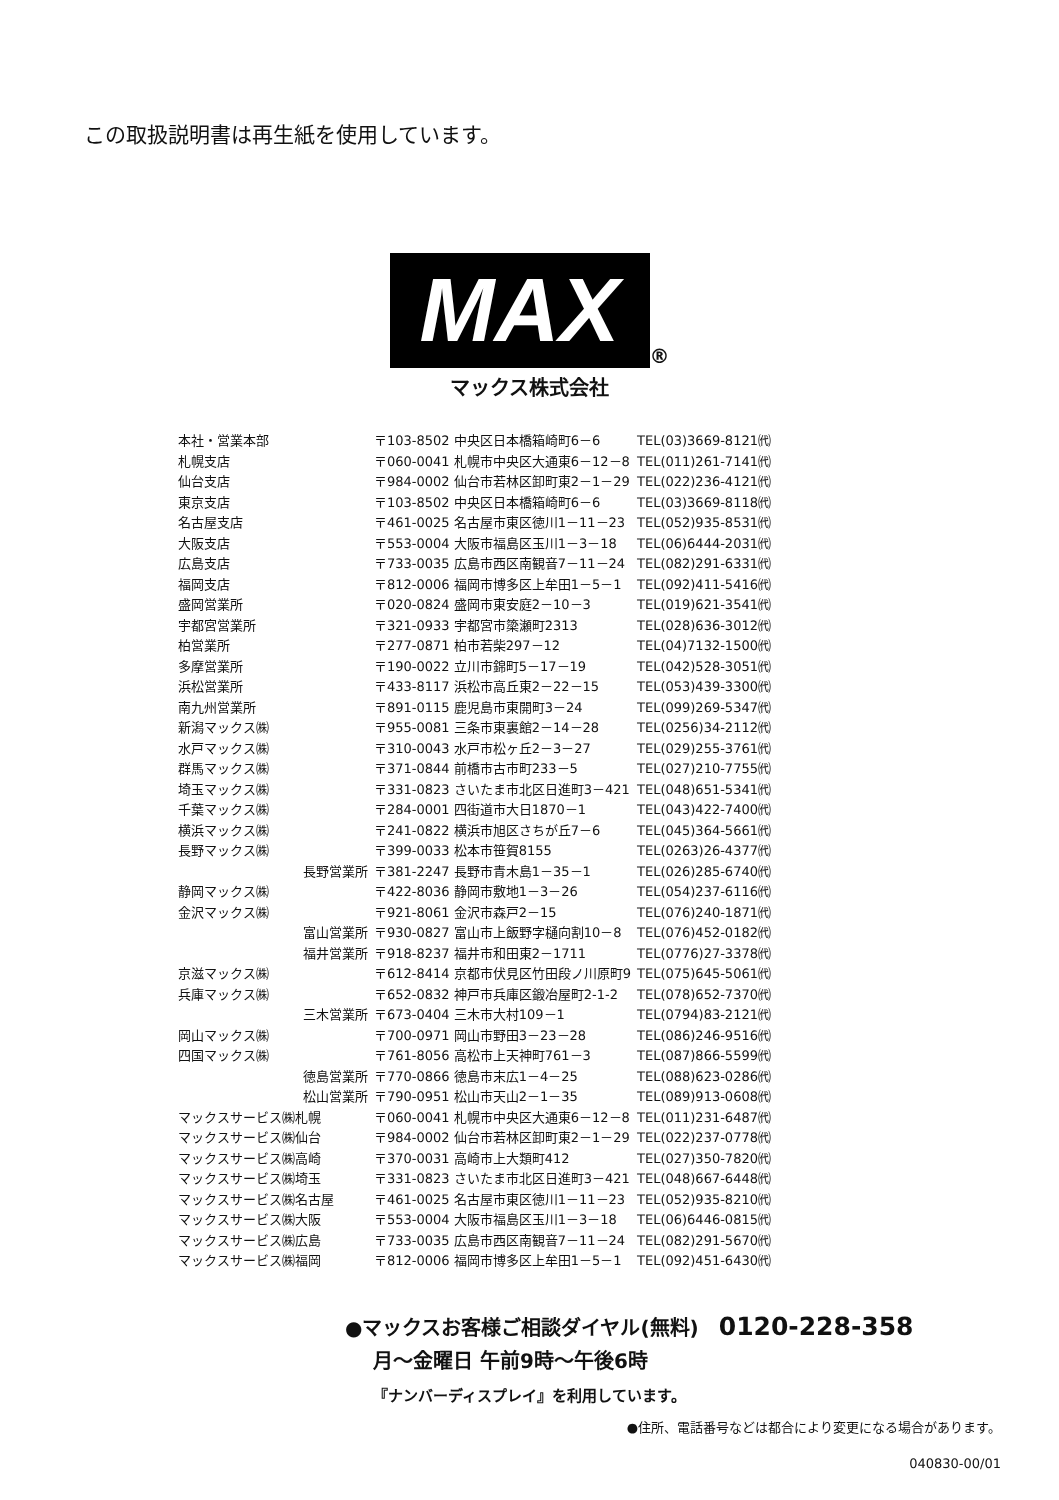この取扱説明書は再生紙を使用しています。
MAX ®
マックス株式会社
| 本社・営業本部 | 〒103-8502 中央区日本橋箱崎町6－6 | TEL(03)3669-8121㈹ |
| 札幌支店 | 〒060-0041 札幌市中央区大通東6－12－8 | TEL(011)261-7141㈹ |
| 仙台支店 | 〒984-0002 仙台市若林区卸町東2－1－29 | TEL(022)236-4121㈹ |
| 東京支店 | 〒103-8502 中央区日本橋箱崎町6－6 | TEL(03)3669-8118㈹ |
| 名古屋支店 | 〒461-0025 名古屋市東区徳川1－11－23 | TEL(052)935-8531㈹ |
| 大阪支店 | 〒553-0004 大阪市福島区玉川1－3－18 | TEL(06)6444-2031㈹ |
| 広島支店 | 〒733-0035 広島市西区南観音7－11－24 | TEL(082)291-6331㈹ |
| 福岡支店 | 〒812-0006 福岡市博多区上牟田1－5－1 | TEL(092)411-5416㈹ |
| 盛岡営業所 | 〒020-0824 盛岡市東安庭2－10－3 | TEL(019)621-3541㈹ |
| 宇都宮営業所 | 〒321-0933 宇都宮市簗瀬町2313 | TEL(028)636-3012㈹ |
| 柏営業所 | 〒277-0871 柏市若柴297－12 | TEL(04)7132-1500㈹ |
| 多摩営業所 | 〒190-0022 立川市錦町5－17－19 | TEL(042)528-3051㈹ |
| 浜松営業所 | 〒433-8117 浜松市高丘東2－22－15 | TEL(053)439-3300㈹ |
| 南九州営業所 | 〒891-0115 鹿児島市東開町3－24 | TEL(099)269-5347㈹ |
| 新潟マックス㈱ | 〒955-0081 三条市東裏館2－14－28 | TEL(0256)34-2112㈹ |
| 水戸マックス㈱ | 〒310-0043 水戸市松ヶ丘2－3－27 | TEL(029)255-3761㈹ |
| 群馬マックス㈱ | 〒371-0844 前橋市古市町233－5 | TEL(027)210-7755㈹ |
| 埼玉マックス㈱ | 〒331-0823 さいたま市北区日進町3－421 | TEL(048)651-5341㈹ |
| 千葉マックス㈱ | 〒284-0001 四街道市大日1870－1 | TEL(043)422-7400㈹ |
| 横浜マックス㈱ | 〒241-0822 横浜市旭区さちが丘7－6 | TEL(045)364-5661㈹ |
| 長野マックス㈱ | 〒399-0033 松本市笹賀8155 | TEL(0263)26-4377㈹ |
| 長野営業所 | 〒381-2247 長野市青木島1－35－1 | TEL(026)285-6740㈹ |
| 静岡マックス㈱ | 〒422-8036 静岡市敷地1－3－26 | TEL(054)237-6116㈹ |
| 金沢マックス㈱ | 〒921-8061 金沢市森戸2－15 | TEL(076)240-1871㈹ |
| 富山営業所 | 〒930-0827 富山市上飯野字樋向割10－8 | TEL(076)452-0182㈹ |
| 福井営業所 | 〒918-8237 福井市和田東2－1711 | TEL(0776)27-3378㈹ |
| 京滋マックス㈱ | 〒612-8414 京都市伏見区竹田段ノ川原町9 | TEL(075)645-5061㈹ |
| 兵庫マックス㈱ | 〒652-0832 神戸市兵庫区鍛冶屋町2-1-2 | TEL(078)652-7370㈹ |
| 三木営業所 | 〒673-0404 三木市大村109－1 | TEL(0794)83-2121㈹ |
| 岡山マックス㈱ | 〒700-0971 岡山市野田3－23－28 | TEL(086)246-9516㈹ |
| 四国マックス㈱ | 〒761-8056 高松市上天神町761－3 | TEL(087)866-5599㈹ |
| 徳島営業所 | 〒770-0866 徳島市末広1－4－25 | TEL(088)623-0286㈹ |
| 松山営業所 | 〒790-0951 松山市天山2－1－35 | TEL(089)913-0608㈹ |
| マックスサービス㈱札幌 | 〒060-0041 札幌市中央区大通東6－12－8 | TEL(011)231-6487㈹ |
| マックスサービス㈱仙台 | 〒984-0002 仙台市若林区卸町東2－1－29 | TEL(022)237-0778㈹ |
| マックスサービス㈱高崎 | 〒370-0031 高崎市上大類町412 | TEL(027)350-7820㈹ |
| マックスサービス㈱埼玉 | 〒331-0823 さいたま市北区日進町3－421 | TEL(048)667-6448㈹ |
| マックスサービス㈱名古屋 | 〒461-0025 名古屋市東区徳川1－11－23 | TEL(052)935-8210㈹ |
| マックスサービス㈱大阪 | 〒553-0004 大阪市福島区玉川1－3－18 | TEL(06)6446-0815㈹ |
| マックスサービス㈱広島 | 〒733-0035 広島市西区南観音7－11－24 | TEL(082)291-5670㈹ |
| マックスサービス㈱福岡 | 〒812-0006 福岡市博多区上牟田1－5－1 | TEL(092)451-6430㈹ |
●マックスお客様ご相談ダイヤル(無料) 0120-228-358
月～金曜日 午前9時～午後6時
『ナンバーディスプレイ』を利用しています。
●住所、電話番号などは都合により変更になる場合があります。
040830-00/01